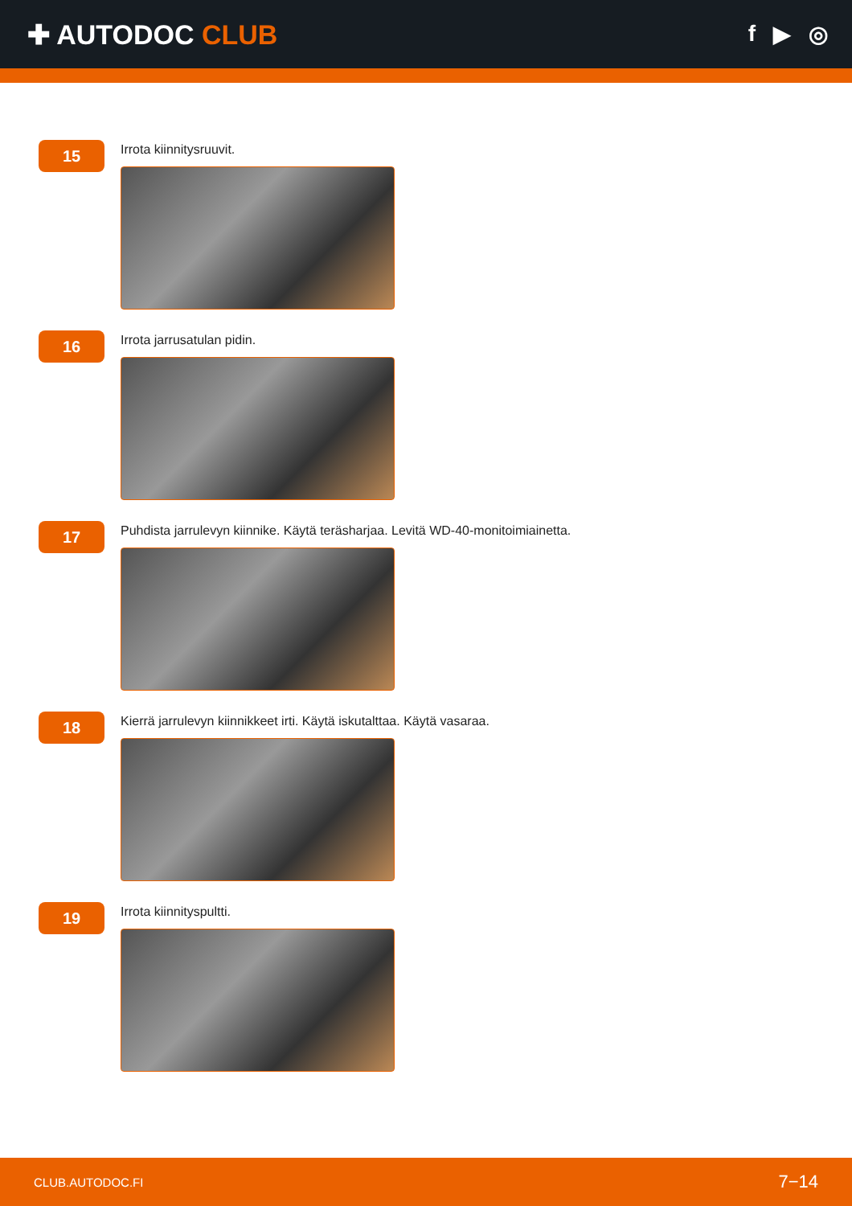✚ AUTODOC CLUB
f ▶ ◎
15
Irrota kiinnitysruuvit.
16
Irrota jarrusatulan pidin.
17
Puhdista jarrulevyn kiinnike. Käytä teräsharjaa. Levitä WD-40-monitoimiainetta.
18
Kierrä jarrulevyn kiinnikkeet irti. Käytä iskutalttaa. Käytä vasaraa.
19
Irrota kiinnityspultti.
CLUB.AUTODOC.FI 7−14